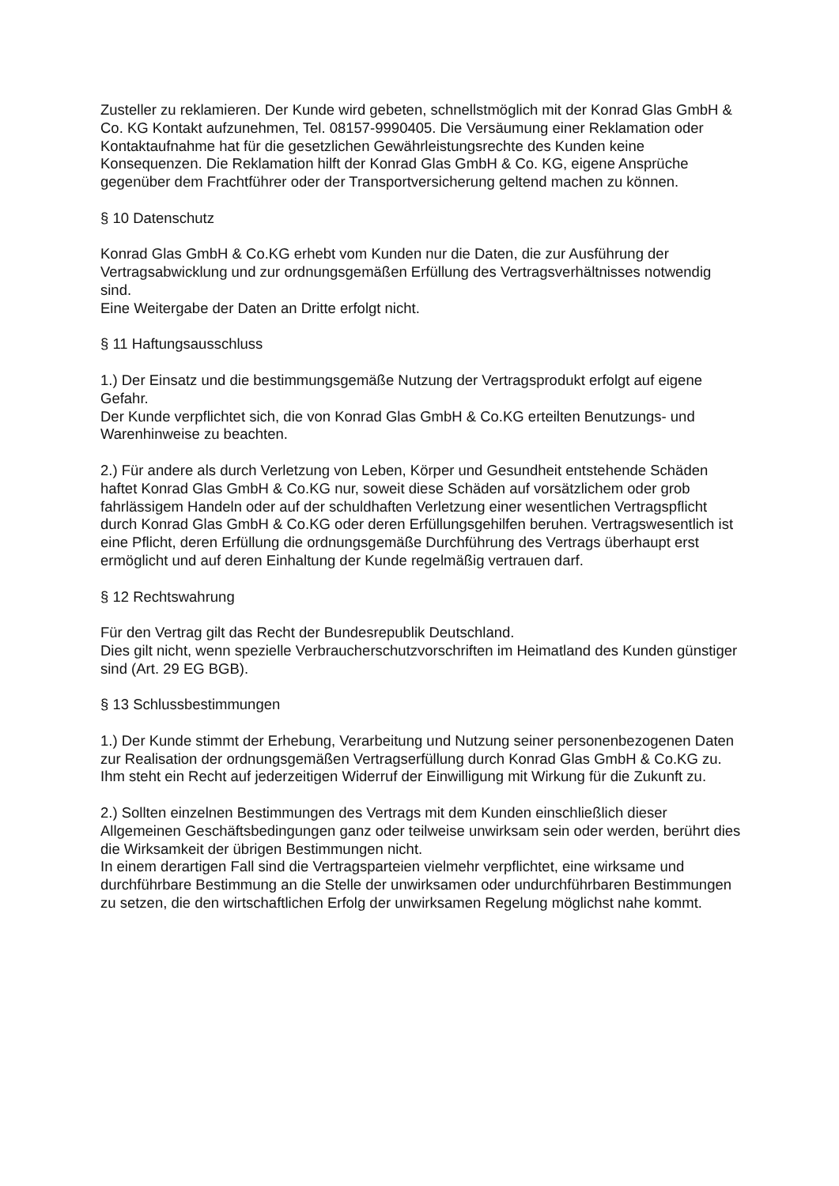Zusteller zu reklamieren. Der Kunde wird gebeten, schnellstmöglich mit der Konrad Glas GmbH & Co. KG Kontakt aufzunehmen, Tel. 08157-9990405. Die Versäumung einer Reklamation oder Kontaktaufnahme hat für die gesetzlichen Gewährleistungsrechte des Kunden keine Konsequenzen. Die Reklamation hilft der Konrad Glas GmbH & Co. KG, eigene Ansprüche gegenüber dem Frachtführer oder der Transportversicherung geltend machen zu können.
§ 10 Datenschutz
Konrad Glas GmbH & Co.KG erhebt vom Kunden nur die Daten, die zur Ausführung der Vertragsabwicklung und zur ordnungsgemäßen Erfüllung des Vertragsverhältnisses notwendig sind.
Eine Weitergabe der Daten an Dritte erfolgt nicht.
§ 11 Haftungsausschluss
1.) Der Einsatz und die bestimmungsgemäße Nutzung der Vertragsprodukt erfolgt auf eigene Gefahr.
Der Kunde verpflichtet sich, die von Konrad Glas GmbH & Co.KG erteilten Benutzungs- und Warenhinweise zu beachten.
2.) Für andere als durch Verletzung von Leben, Körper und Gesundheit entstehende Schäden haftet Konrad Glas GmbH & Co.KG nur, soweit diese Schäden auf vorsätzlichem oder grob fahrlässigem Handeln oder auf der schuldhaften Verletzung einer wesentlichen Vertragspflicht durch Konrad Glas GmbH & Co.KG oder deren Erfüllungsgehilfen beruhen. Vertragswesentlich ist eine Pflicht, deren Erfüllung die ordnungsgemäße Durchführung des Vertrags überhaupt erst ermöglicht und auf deren Einhaltung der Kunde regelmäßig vertrauen darf.
§ 12 Rechtswahrung
Für den Vertrag gilt das Recht der Bundesrepublik Deutschland.
Dies gilt nicht, wenn spezielle Verbraucherschutzvorschriften im Heimatland des Kunden günstiger sind (Art. 29 EG BGB).
§ 13 Schlussbestimmungen
1.) Der Kunde stimmt der Erhebung, Verarbeitung und Nutzung seiner personenbezogenen Daten zur Realisation der ordnungsgemäßen Vertragserfüllung durch Konrad Glas GmbH & Co.KG zu.
Ihm steht ein Recht auf jederzeitigen Widerruf der Einwilligung mit Wirkung für die Zukunft zu.
2.) Sollten einzelnen Bestimmungen des Vertrags mit dem Kunden einschließlich dieser Allgemeinen Geschäftsbedingungen ganz oder teilweise unwirksam sein oder werden, berührt dies die Wirksamkeit der übrigen Bestimmungen nicht.
In einem derartigen Fall sind die Vertragsparteien vielmehr verpflichtet, eine wirksame und durchführbare Bestimmung an die Stelle der unwirksamen oder undurchführbaren Bestimmungen zu setzen, die den wirtschaftlichen Erfolg der unwirksamen Regelung möglichst nahe kommt.